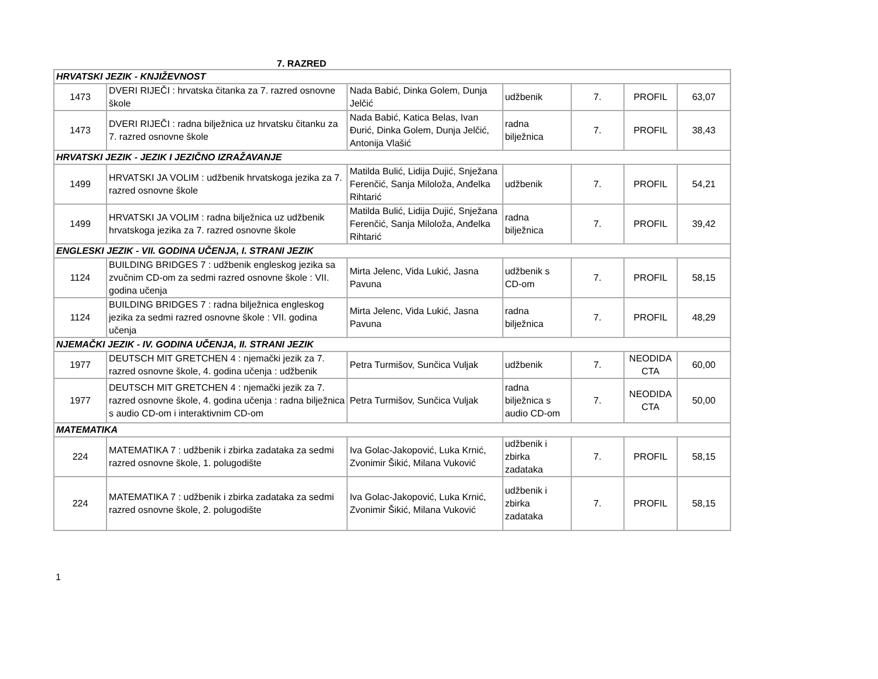7. RAZRED
| HRVATSKI JEZIK - KNJIŽEVNOST | | | | | | |
| 1473 | DVERI RIJEČI : hrvatska čitanka za 7. razred osnovne škole | Nada Babić, Dinka Golem, Dunja Jelčić | udžbenik | 7. | PROFIL | 63,07 |
| 1473 | DVERI RIJEČI : radna bilježnica uz hrvatsku čitanku za 7. razred osnovne škole | Nada Babić, Katica Belas, Ivan Đurić, Dinka Golem, Dunja Jelčić, Antonija Vlašić | radna bilježnica | 7. | PROFIL | 38,43 |
| HRVATSKI JEZIK - JEZIK I JEZIČNO IZRAŽAVANJE | | | | | | |
| 1499 | HRVATSKI JA VOLIM : udžbenik hrvatskoga jezika za 7. razred osnovne škole | Matilda Bulić, Lidija Dujić, Snježana Ferenčić, Sanja Miloloža, Anđelka Rihtarić | udžbenik | 7. | PROFIL | 54,21 |
| 1499 | HRVATSKI JA VOLIM : radna bilježnica uz udžbenik hrvatskoga jezika za 7. razred osnovne škole | Matilda Bulić, Lidija Dujić, Snježana Ferenčić, Sanja Miloloža, Anđelka Rihtarić | radna bilježnica | 7. | PROFIL | 39,42 |
| ENGLESKI JEZIK - VII. GODINA UČENJA, I. STRANI JEZIK | | | | | | |
| 1124 | BUILDING BRIDGES 7 : udžbenik engleskog jezika sa zvučnim CD-om za sedmi razred osnovne škole : VII. godina učenja | Mirta Jelenc, Vida Lukić, Jasna Pavuna | udžbenik s CD-om | 7. | PROFIL | 58,15 |
| 1124 | BUILDING BRIDGES 7 : radna bilježnica engleskog jezika za sedmi razred osnovne škole : VII. godina učenja | Mirta Jelenc, Vida Lukić, Jasna Pavuna | radna bilježnica | 7. | PROFIL | 48,29 |
| NJEMAČKI JEZIK - IV. GODINA UČENJA, II. STRANI JEZIK | | | | | | |
| 1977 | DEUTSCH MIT GRETCHEN 4 : njemački jezik za 7. razred osnovne škole, 4. godina učenja : udžbenik | Petra Turmišov, Sunčica Vuljak | udžbenik | 7. | NEODIDA CTA | 60,00 |
| 1977 | DEUTSCH MIT GRETCHEN 4 : njemački jezik za 7. razred osnovne škole, 4. godina učenja : radna bilježnica s audio CD-om i interaktivnim CD-om | Petra Turmišov, Sunčica Vuljak | radna bilježnica s audio CD-om | 7. | NEODIDA CTA | 50,00 |
| MATEMATIKA | | | | | | |
| 224 | MATEMATIKA 7 : udžbenik i zbirka zadataka za sedmi razred osnovne škole, 1. polugodište | Iva Golac-Jakopović, Luka Krnić, Zvonimir Šikić, Milana Vuković | udžbenik i zbirka zadataka | 7. | PROFIL | 58,15 |
| 224 | MATEMATIKA 7 : udžbenik i zbirka zadataka za sedmi razred osnovne škole, 2. polugodište | Iva Golac-Jakopović, Luka Krnić, Zvonimir Šikić, Milana Vuković | udžbenik i zbirka zadataka | 7. | PROFIL | 58,15 |
1